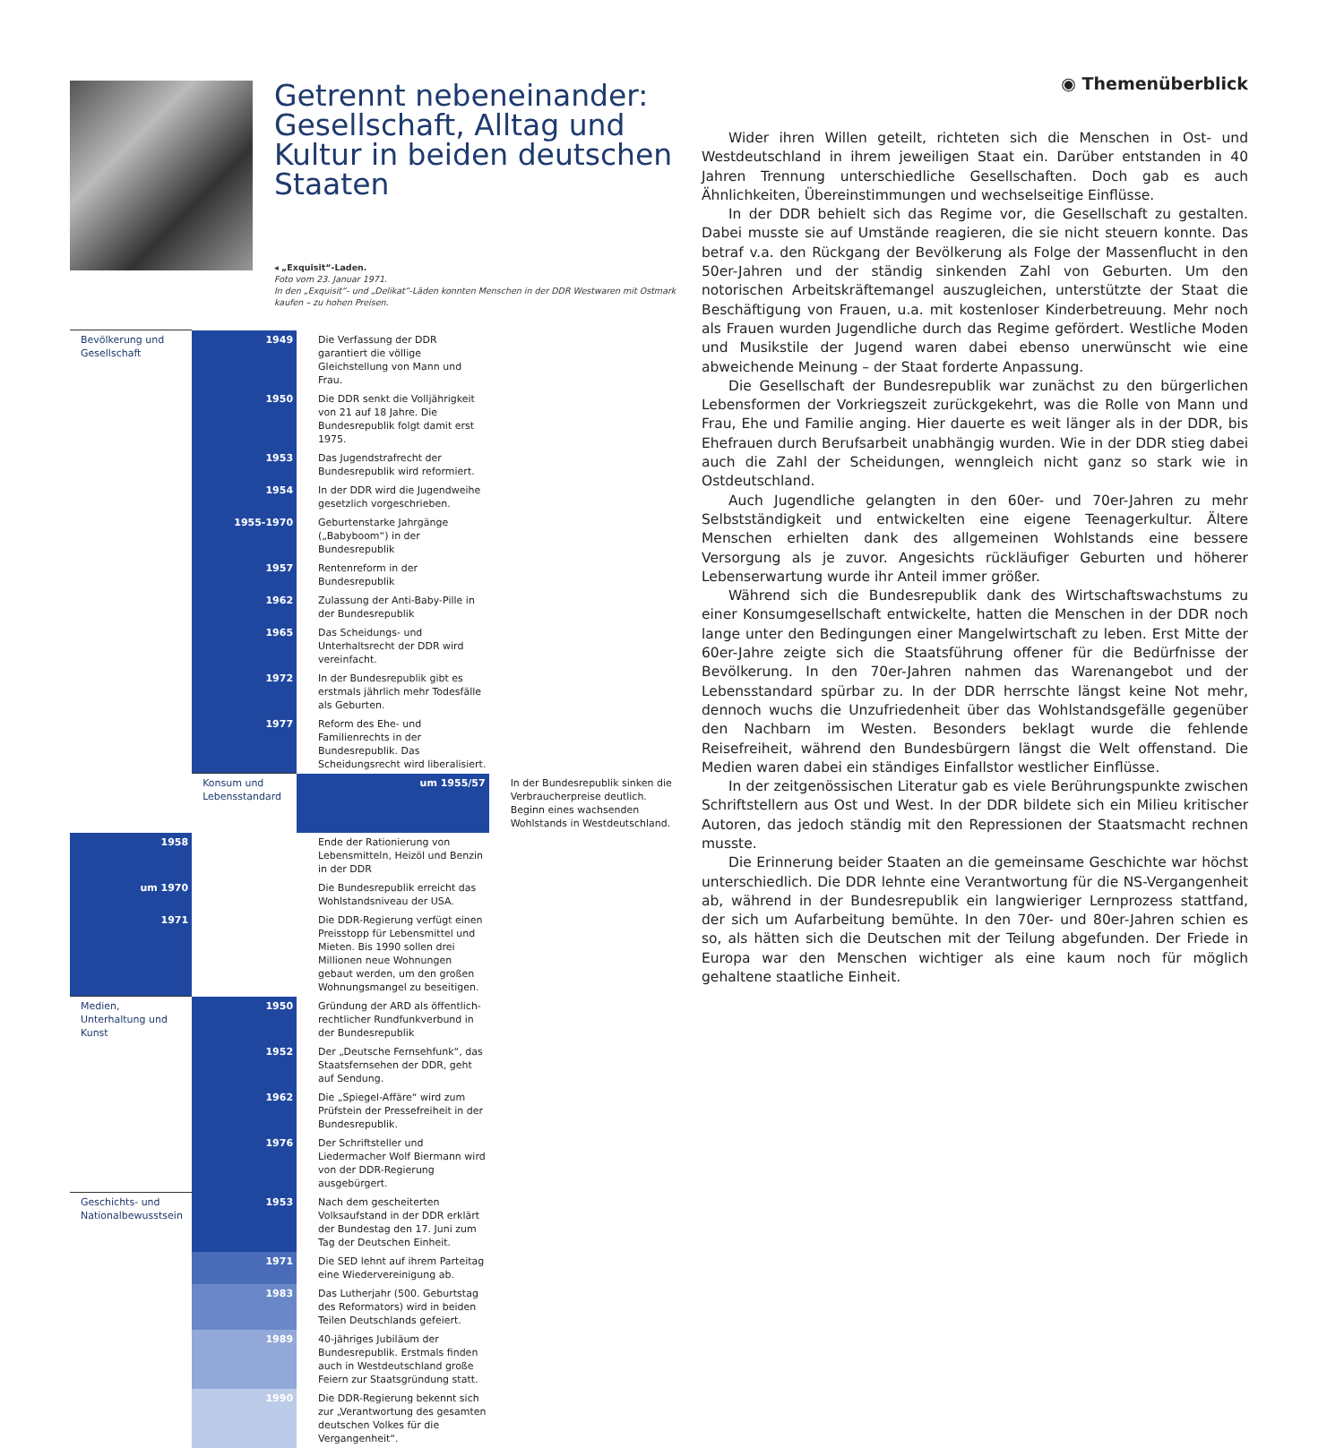Getrennt nebeneinander: Gesellschaft, Alltag und Kultur in beiden deutschen Staaten
◂ „Exquisit“-Laden.
Foto vom 23. Januar 1971.
In den „Exquisit“- und „Delikat“-Läden konnten Menschen in der DDR Westwaren mit Ostmark kaufen – zu hohen Preisen.
| Bevölkerung und Gesellschaft | 1949 | Die Verfassung der DDR garantiert die völlige Gleichstellung von Mann und Frau. | |
| | 1950 | Die DDR senkt die Volljährigkeit von 21 auf 18 Jahre. Die Bundesrepublik folgt damit erst 1975. | |
| | 1953 | Das Jugendstrafrecht der Bundesrepublik wird reformiert. | |
| | 1954 | In der DDR wird die Jugendweihe gesetzlich vorgeschrieben. | |
| | 1955-1970 | Geburtenstarke Jahrgänge („Babyboom“) in der Bundesrepublik | |
| | 1957 | Rentenreform in der Bundesrepublik | |
| | 1962 | Zulassung der Anti-Baby-Pille in der Bundesrepublik | |
| | 1965 | Das Scheidungs- und Unterhaltsrecht der DDR wird vereinfacht. | |
| | 1972 | In der Bundesrepublik gibt es erstmals jährlich mehr Todesfälle als Geburten. | |
| | 1977 | Reform des Ehe- und Familienrechts in der Bundesrepublik. Das Scheidungsrecht wird liberalisiert. | |
| | Konsum und Lebensstandard | um 1955/57 | In der Bundesrepublik sinken die Verbraucherpreise deutlich. Beginn eines wachsenden Wohlstands in Westdeutschland. |
| 1958 | | Ende der Rationierung von Lebensmitteln, Heizöl und Benzin in der DDR | |
| um 1970 | | Die Bundesrepublik erreicht das Wohlstandsniveau der USA. | |
| 1971 | | Die DDR-Regierung verfügt einen Preisstopp für Lebensmittel und Mieten. Bis 1990 sollen drei Millionen neue Wohnungen gebaut werden, um den großen Wohnungsmangel zu beseitigen. | |
| Medien, Unterhaltung und Kunst | 1950 | Gründung der ARD als öffentlich-rechtlicher Rundfunkverbund in der Bundesrepublik | |
| | 1952 | Der „Deutsche Fernsehfunk“, das Staatsfernsehen der DDR, geht auf Sendung. | |
| | 1962 | Die „Spiegel-Affäre“ wird zum Prüfstein der Pressefreiheit in der Bundesrepublik. | |
| | 1976 | Der Schriftsteller und Liedermacher Wolf Biermann wird von der DDR-Regierung ausgebürgert. | |
| Geschichts- und Nationalbewusstsein | 1953 | Nach dem gescheiterten Volksaufstand in der DDR erklärt der Bundestag den 17. Juni zum Tag der Deutschen Einheit. | |
| | 1971 | Die SED lehnt auf ihrem Parteitag eine Wiedervereinigung ab. | |
| | 1983 | Das Lutherjahr (500. Geburtstag des Reformators) wird in beiden Teilen Deutschlands gefeiert. | |
| | 1989 | 40-jähriges Jubiläum der Bundesrepublik. Erstmals finden auch in Westdeutschland große Feiern zur Staatsgründung statt. | |
| | 1990 | Die DDR-Regierung bekennt sich zur „Verantwortung des gesamten deutschen Volkes für die Vergangenheit“. | |
◉ Themenüberblick
Wider ihren Willen geteilt, richteten sich die Menschen in Ost- und Westdeutschland in ihrem jeweiligen Staat ein. Darüber entstanden in 40 Jahren Trennung unterschiedliche Gesellschaften. Doch gab es auch Ähnlichkeiten, Übereinstimmungen und wechselseitige Einflüsse.
In der DDR behielt sich das Regime vor, die Gesellschaft zu gestalten. Dabei musste sie auf Umstände reagieren, die sie nicht steuern konnte. Das betraf v.a. den Rückgang der Bevölkerung als Folge der Massenflucht in den 50er-Jahren und der ständig sinkenden Zahl von Geburten. Um den notorischen Arbeitskräftemangel auszugleichen, unterstützte der Staat die Beschäftigung von Frauen, u.a. mit kostenloser Kinderbetreuung. Mehr noch als Frauen wurden Jugendliche durch das Regime gefördert. Westliche Moden und Musikstile der Jugend waren dabei ebenso unerwünscht wie eine abweichende Meinung – der Staat forderte Anpassung.
Die Gesellschaft der Bundesrepublik war zunächst zu den bürgerlichen Lebensformen der Vorkriegszeit zurückgekehrt, was die Rolle von Mann und Frau, Ehe und Familie anging. Hier dauerte es weit länger als in der DDR, bis Ehefrauen durch Berufsarbeit unabhängig wurden. Wie in der DDR stieg dabei auch die Zahl der Scheidungen, wenngleich nicht ganz so stark wie in Ostdeutschland.
Auch Jugendliche gelangten in den 60er- und 70er-Jahren zu mehr Selbstständigkeit und entwickelten eine eigene Teenagerkultur. Ältere Menschen erhielten dank des allgemeinen Wohlstands eine bessere Versorgung als je zuvor. Angesichts rückläufiger Geburten und höherer Lebenserwartung wurde ihr Anteil immer größer.
Während sich die Bundesrepublik dank des Wirtschaftswachstums zu einer Konsumgesellschaft entwickelte, hatten die Menschen in der DDR noch lange unter den Bedingungen einer Mangelwirtschaft zu leben. Erst Mitte der 60er-Jahre zeigte sich die Staatsführung offener für die Bedürfnisse der Bevölkerung. In den 70er-Jahren nahmen das Warenangebot und der Lebensstandard spürbar zu. In der DDR herrschte längst keine Not mehr, dennoch wuchs die Unzufriedenheit über das Wohlstandsgefälle gegenüber den Nachbarn im Westen. Besonders beklagt wurde die fehlende Reisefreiheit, während den Bundesbürgern längst die Welt offenstand. Die Medien waren dabei ein ständiges Einfallstor westlicher Einflüsse.
In der zeitgenössischen Literatur gab es viele Berührungspunkte zwischen Schriftstellern aus Ost und West. In der DDR bildete sich ein Milieu kritischer Autoren, das jedoch ständig mit den Repressionen der Staatsmacht rechnen musste.
Die Erinnerung beider Staaten an die gemeinsame Geschichte war höchst unterschiedlich. Die DDR lehnte eine Verantwortung für die NS-Vergangenheit ab, während in der Bundesrepublik ein langwieriger Lernprozess stattfand, der sich um Aufarbeitung bemühte. In den 70er- und 80er-Jahren schien es so, als hätten sich die Deutschen mit der Teilung abgefunden. Der Friede in Europa war den Menschen wichtiger als eine kaum noch für möglich gehaltene staatliche Einheit.